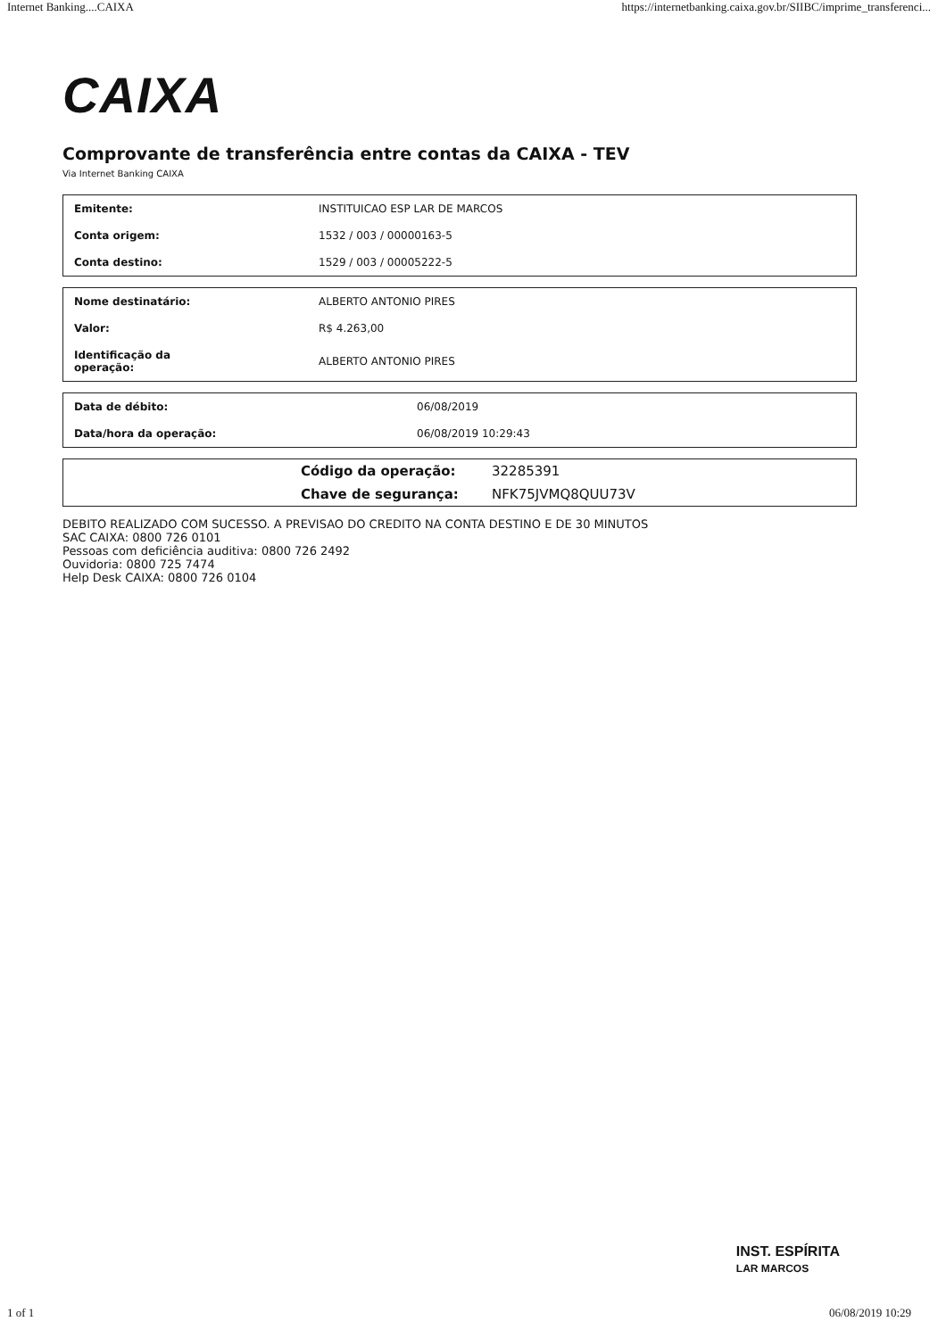Internet Banking....CAIXA https://internetbanking.caixa.gov.br/SIIBC/imprime_transferenci...
CAIXA
Comprovante de transferência entre contas da CAIXA - TEV
Via Internet Banking CAIXA
| Emitente: | INSTITUICAO ESP LAR DE MARCOS |
| Conta origem: | 1532 / 003 / 00000163-5 |
| Conta destino: | 1529 / 003 / 00005222-5 |
| Nome destinatário: | ALBERTO ANTONIO PIRES |
| Valor: | R$ 4.263,00 |
| Identificação da operação: | ALBERTO ANTONIO PIRES |
| Data de débito: | 06/08/2019 |
| Data/hora da operação: | 06/08/2019 10:29:43 |
| | Código da operação: | 32285391 |
| | Chave de segurança: | NFK75JVMQ8QUU73V |
DEBITO REALIZADO COM SUCESSO. A PREVISAO DO CREDITO NA CONTA DESTINO E DE 30 MINUTOS
SAC CAIXA: 0800 726 0101
Pessoas com deficiência auditiva: 0800 726 2492
Ouvidoria: 0800 725 7474
Help Desk CAIXA: 0800 726 0104
INST. ESPÍRITA
LAR MARCOS
1 of 1 06/08/2019 10:29